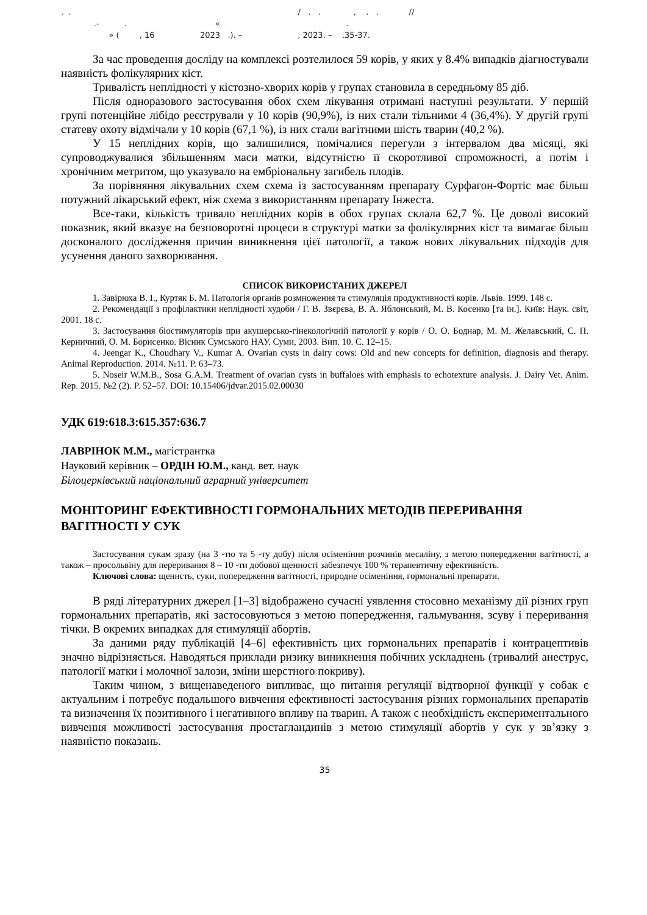. . / . . , . . // .- . « . » ( , 16 2023 .). – , 2023. – .35-37.
За час проведення досліду на комплексі розтелилося 59 корів, у яких у 8.4% випадків діагностували наявність фолікулярних кіст.
Тривалість неплідності у кістозно-хворих корів у групах становила в середньому 85 діб.
Після одноразового застосування обох схем лікування отримані наступні результати. У першій групі потенційне лібідо реєстрували у 10 корів (90,9%), із них стали тільними 4 (36,4%). У другій групі статеву охоту відмічали у 10 корів (67,1 %), із них стали вагітними шість тварин (40,2 %).
У 15 неплідних корів, що залишилися, помічалися перегули з інтервалом два місяці, які супроводжувалися збільшенням маси матки, відсутністю її скоротливої спроможності, а потім і хронічним метритом, що указувало на ембріональну загибель плодів.
За порівняння лікувальних схем схема із застосуванням препарату Сурфагон-Фортіс має більш потужний лікарський ефект, ніж схема з використанням препарату Інжеста.
Все-таки, кількість тривало неплідних корів в обох групах склала 62,7 %. Це доволі високий показник, який вказує на безповоротні процеси в структурі матки за фолікулярних кіст та вимагає більш досконалого дослідження причин виникнення цієї патології, а також нових лікувальних підходів для усунення даного захворювання.
СПИСОК ВИКОРИСТАНИХ ДЖЕРЕЛ
1. Завірюха В. І., Куртяк Б. М. Патологія органів розмноження та стимуляція продуктивності корів. Львів. 1999. 148 с.
2. Рекомендації з профілактики неплідності худоби / Г. В. Звєрєва, В. А. Яблонський, М. В. Косенко [та ін.]. Київ: Наук. світ, 2001. 18 с.
3. Застосування біостимуляторів при акушерсько-гінекологічній патології у корів / О. О. Боднар, М. М. Желавський, С. П. Керничний, О. М. Борисенко. Вісник Сумського НАУ. Суми, 2003. Вип. 10. С. 12–15.
4. Jeengar K., Choudhary V., Kumar A. Ovarian cysts in dairy cows: Old and new concepts for definition, diagnosis and therapy. Animal Reproduction. 2014. №11. P. 63–73.
5. Noseir W.M.B., Sosa G.A.M. Treatment of ovarian cysts in buffaloes with emphasis to echotexture analysis. J. Dairy Vet. Anim. Rep. 2015. №2 (2). P. 52–57. DOI: 10.15406/jdvar.2015.02.00030
УДК 619:618.3:615.357:636.7
ЛАВРІНОК М.М., магістрантка
Науковий керівник – ОРДІН Ю.М., канд. вет. наук
Білоцерківський національний аграрний університет
МОНІТОРИНГ ЕФЕКТИВНОСТІ ГОРМОНАЛЬНИХ МЕТОДІВ ПЕРЕРИВАННЯ ВАГІТНОСТІ У СУК
Застосування сукам зразу (на 3 -тю та 5 -ту добу) після осіменіння розчинів месаліну, з метою попередження вагітності, а також – просольвіну для переривання 8 – 10 -ти добової щенності забезпечує 100 % терапевтичну ефективність.
Ключові слова: щеннсть, суки, попередження вагітності, природне осіменіння, гормональні препарати.
В ряді літературних джерел [1–3] відображено сучасні уявлення стосовно механізму дії різних груп гормональних препаратів, які застосовуються з метою попередження, гальмування, зсуву і переривання тічки. В окремих випадках для стимуляції абортів.
За даними ряду публікацій [4–6] ефективність цих гормональних препаратів і контрацептивів значно відрізняється. Наводяться приклади ризику виникнення побічних ускладнень (тривалий анеструс, патології матки і молочної залози, зміни шерстного покриву).
Таким чином, з вищенаведеного випливає, що питання регуляції відтворної функції у собак є актуальним і потребує подальшого вивчення ефективності застосування різних гормональних препаратів та визначення їх позитивного і негативного впливу на тварин. А також є необхідність експериментального вивчення можливості застосування простагландинів з метою стимуляції абортів у сук у зв’язку з наявністю показань.
35